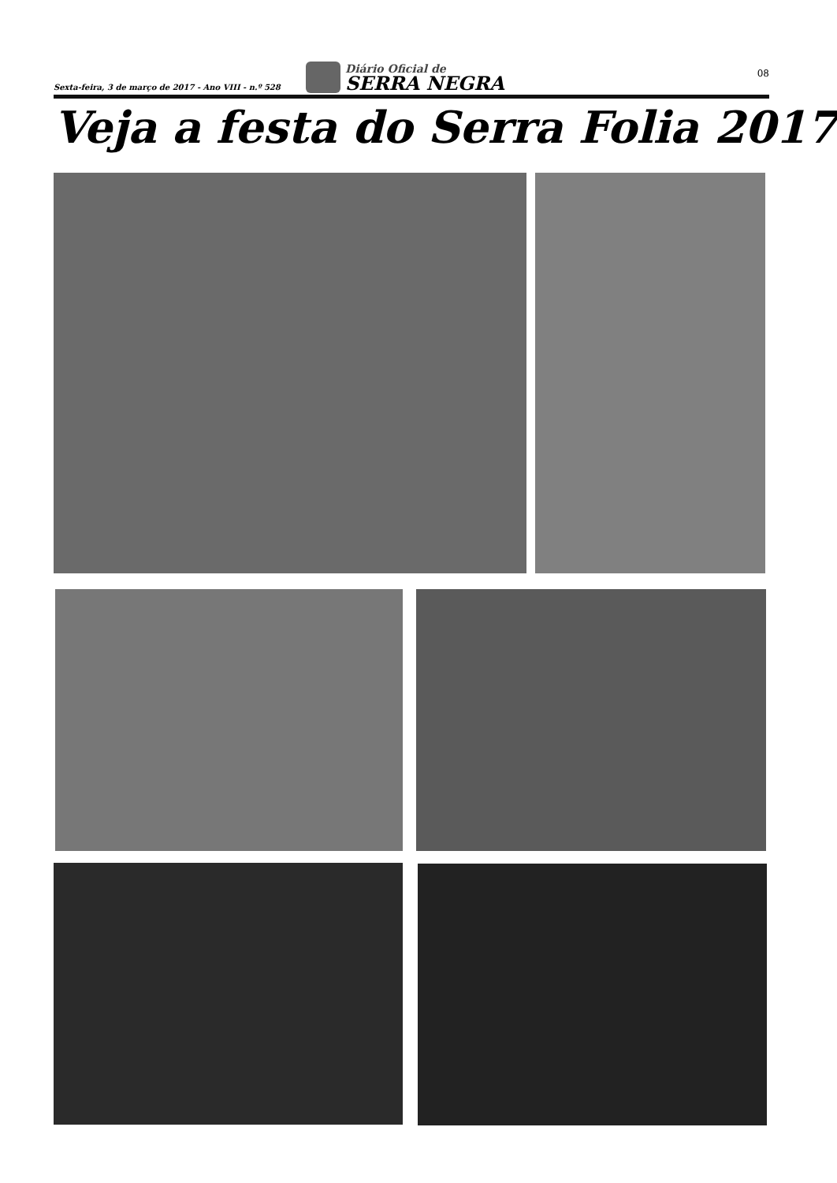Sexta-feira, 3 de março de 2017 - Ano VIII - n.º 528
Diário Oficial de
SERRA NEGRA
08
Veja a festa do Serra Folia 2017